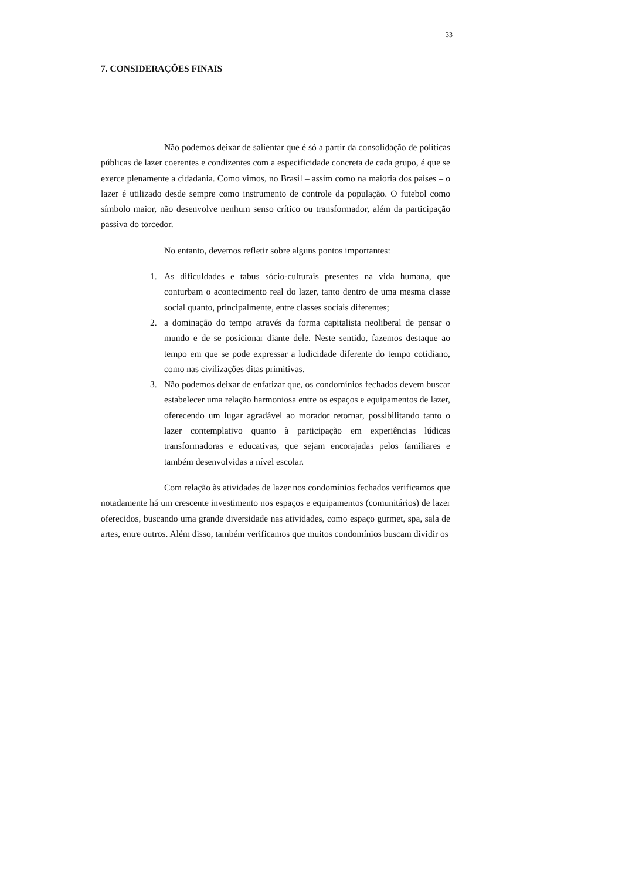33
7. CONSIDERAÇÕES FINAIS
Não podemos deixar de salientar que é só a partir da consolidação de políticas públicas de lazer coerentes e condizentes com a especificidade concreta de cada grupo, é que se exerce plenamente a cidadania. Como vimos, no Brasil – assim como na maioria dos países – o lazer é utilizado desde sempre como instrumento de controle da população. O futebol como símbolo maior, não desenvolve nenhum senso crítico ou transformador, além da participação passiva do torcedor.
No entanto, devemos refletir sobre alguns pontos importantes:
1. As dificuldades e tabus sócio-culturais presentes na vida humana, que conturbam o acontecimento real do lazer, tanto dentro de uma mesma classe social quanto, principalmente, entre classes sociais diferentes;
2. a dominação do tempo através da forma capitalista neoliberal de pensar o mundo e de se posicionar diante dele. Neste sentido, fazemos destaque ao tempo em que se pode expressar a ludicidade diferente do tempo cotidiano, como nas civilizações ditas primitivas.
3. Não podemos deixar de enfatizar que, os condomínios fechados devem buscar estabelecer uma relação harmoniosa entre os espaços e equipamentos de lazer, oferecendo um lugar agradável ao morador retornar, possibilitando tanto o lazer contemplativo quanto à participação em experiências lúdicas transformadoras e educativas, que sejam encorajadas pelos familiares e também desenvolvidas a nível escolar.
Com relação às atividades de lazer nos condomínios fechados verificamos que notadamente há um crescente investimento nos espaços e equipamentos (comunitários) de lazer oferecidos, buscando uma grande diversidade nas atividades, como espaço gurmet, spa, sala de artes, entre outros. Além disso, também verificamos que muitos condomínios buscam dividir os